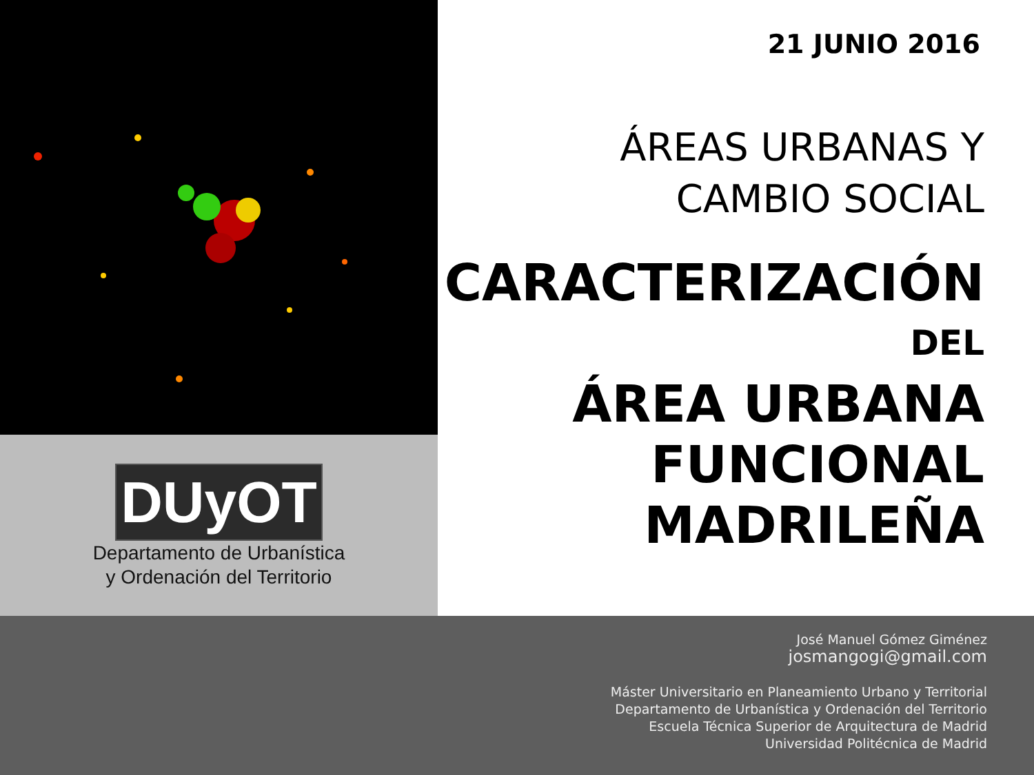DUyOT
Departamento de Urbanística
y Ordenación del Territorio
21 JUNIO 2016
ÁREAS URBANAS Y
CAMBIO SOCIAL
CARACTERIZACIÓN
DEL
ÁREA URBANA
FUNCIONAL
MADRILEÑA
José Manuel Gómez Giménez
josmangogi@gmail.com
Máster Universitario en Planeamiento Urbano y Territorial
Departamento de Urbanística y Ordenación del Territorio
Escuela Técnica Superior de Arquitectura de Madrid
Universidad Politécnica de Madrid